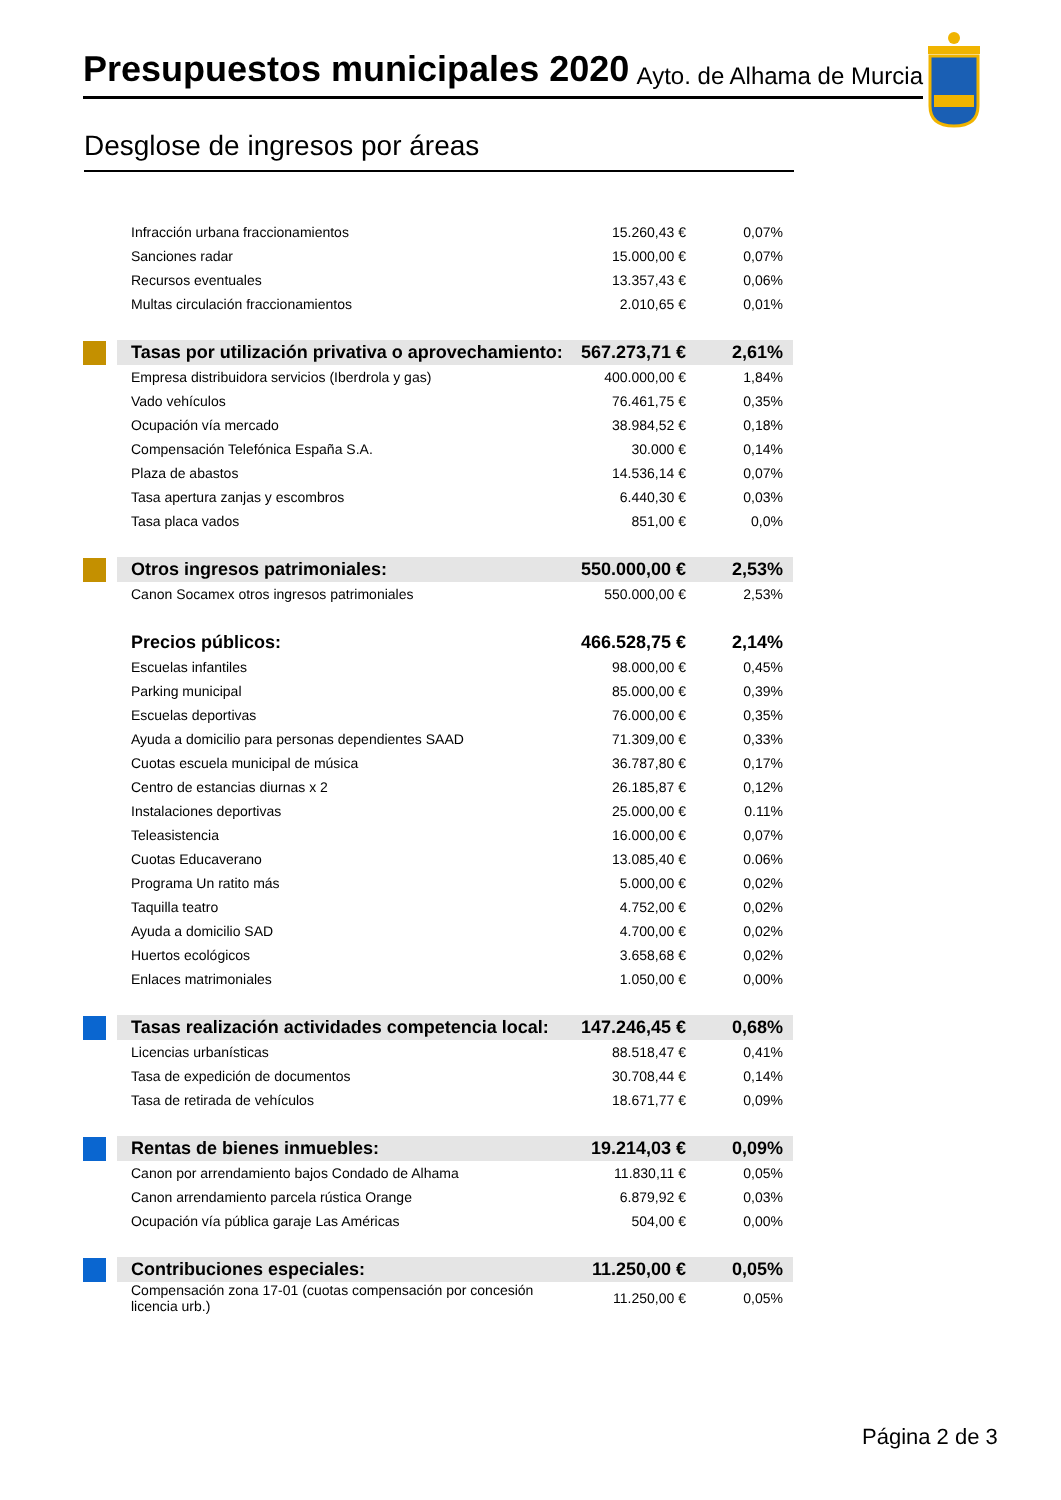Presupuestos municipales 2020
Ayto. de Alhama de Murcia
Desglose de ingresos por áreas
| | Infracción urbana fraccionamientos | 15.260,43 € | 0,07% |
| | Sanciones radar | 15.000,00 € | 0,07% |
| | Recursos eventuales | 13.357,43 € | 0,06% |
| | Multas circulación fraccionamientos | 2.010,65 € | 0,01% |
| | Tasas por utilización privativa o aprovechamiento: | 567.273,71 € | 2,61% |
| | Empresa distribuidora servicios (Iberdrola y gas) | 400.000,00 € | 1,84% |
| | Vado vehículos | 76.461,75 € | 0,35% |
| | Ocupación vía mercado | 38.984,52 € | 0,18% |
| | Compensación Telefónica España S.A. | 30.000 € | 0,14% |
| | Plaza de abastos | 14.536,14 € | 0,07% |
| | Tasa apertura zanjas y escombros | 6.440,30 € | 0,03% |
| | Tasa placa vados | 851,00 € | 0,0% |
| | Otros ingresos patrimoniales: | 550.000,00 € | 2,53% |
| | Canon Socamex otros ingresos patrimoniales | 550.000,00 € | 2,53% |
| | Precios públicos: | 466.528,75 € | 2,14% |
| | Escuelas infantiles | 98.000,00 € | 0,45% |
| | Parking municipal | 85.000,00 € | 0,39% |
| | Escuelas deportivas | 76.000,00 € | 0,35% |
| | Ayuda a domicilio para personas dependientes SAAD | 71.309,00 € | 0,33% |
| | Cuotas escuela municipal de música | 36.787,80 € | 0,17% |
| | Centro de estancias diurnas x 2 | 26.185,87 € | 0,12% |
| | Instalaciones deportivas | 25.000,00 € | 0.11% |
| | Teleasistencia | 16.000,00 € | 0,07% |
| | Cuotas Educaverano | 13.085,40 € | 0.06% |
| | Programa Un ratito más | 5.000,00 € | 0,02% |
| | Taquilla teatro | 4.752,00 € | 0,02% |
| | Ayuda a domicilio SAD | 4.700,00 € | 0,02% |
| | Huertos ecológicos | 3.658,68 € | 0,02% |
| | Enlaces matrimoniales | 1.050,00 € | 0,00% |
| | Tasas realización actividades competencia local: | 147.246,45 € | 0,68% |
| | Licencias urbanísticas | 88.518,47 € | 0,41% |
| | Tasa de expedición de documentos | 30.708,44 € | 0,14% |
| | Tasa de retirada de vehículos | 18.671,77 € | 0,09% |
| | Rentas de bienes inmuebles: | 19.214,03 € | 0,09% |
| | Canon por arrendamiento bajos Condado de Alhama | 11.830,11 € | 0,05% |
| | Canon arrendamiento parcela rústica Orange | 6.879,92 € | 0,03% |
| | Ocupación vía pública garaje Las Américas | 504,00 € | 0,00% |
| | Contribuciones especiales: | 11.250,00 € | 0,05% |
| | Compensación zona 17-01 (cuotas compensación por concesión licencia urb.) | 11.250,00 € | 0,05% |
Página 2 de 3